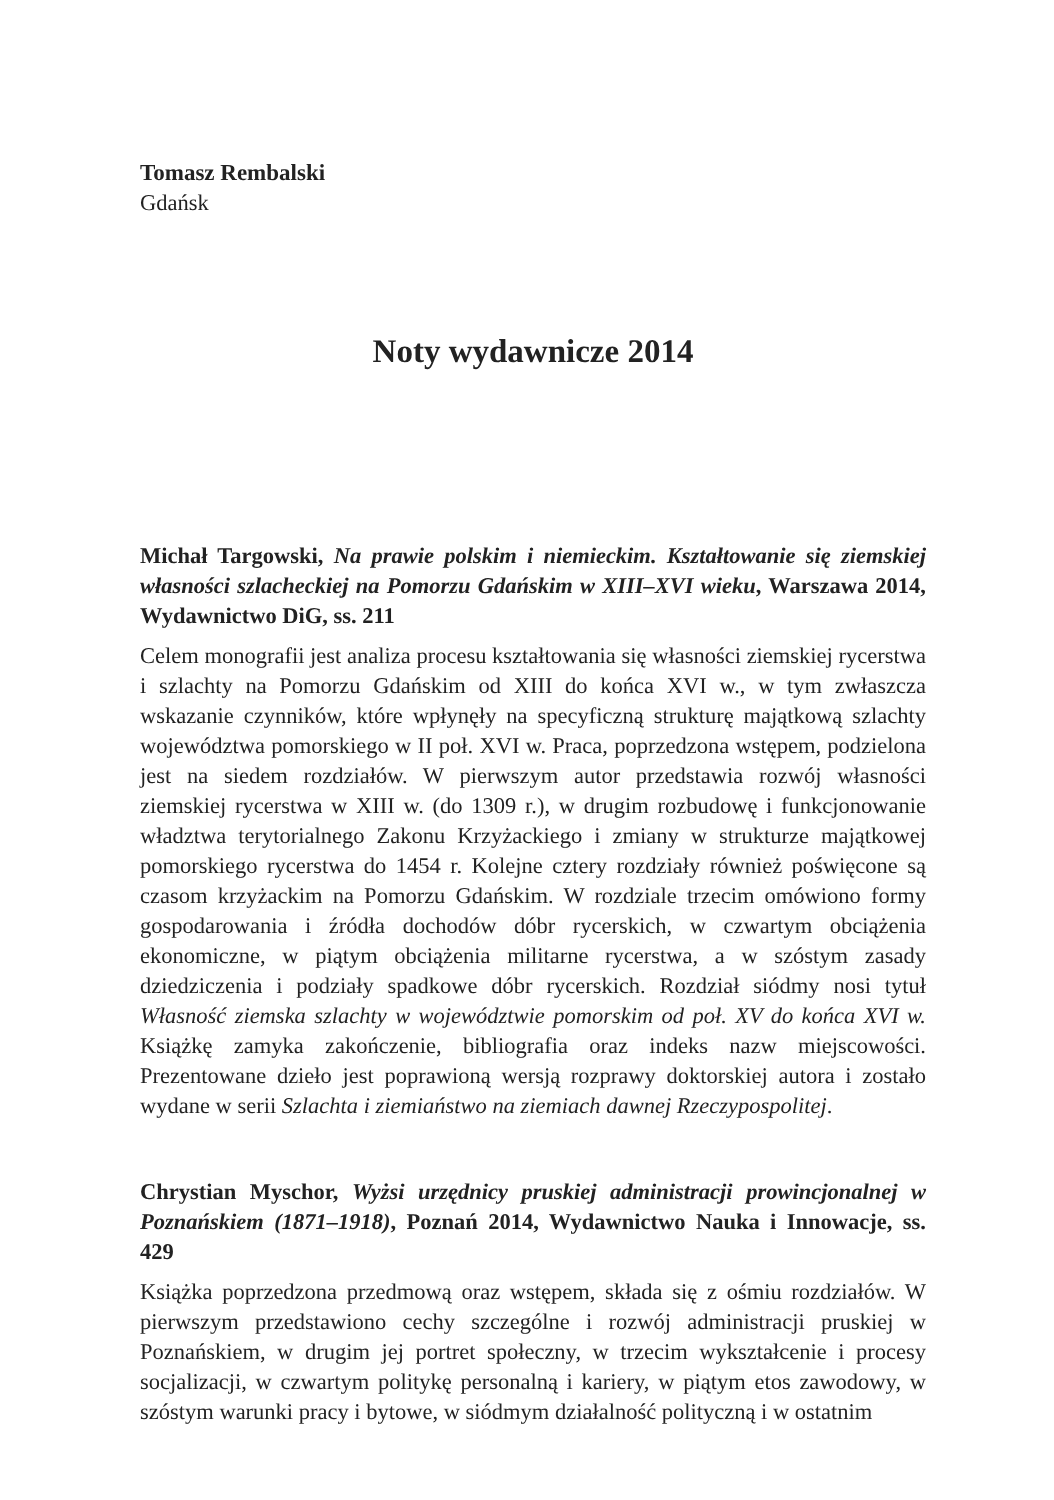Tomasz Rembalski
Gdańsk
Noty wydawnicze 2014
Michał Targowski, Na prawie polskim i niemieckim. Kształtowanie się ziemskiej własności szlacheckiej na Pomorzu Gdańskim w XIII–XVI wieku, Warszawa 2014, Wydawnictwo DiG, ss. 211
Celem monografii jest analiza procesu kształtowania się własności ziemskiej rycerstwa i szlachty na Pomorzu Gdańskim od XIII do końca XVI w., w tym zwłaszcza wskazanie czynników, które wpłynęły na specyficzną strukturę majątkową szlachty województwa pomorskiego w II poł. XVI w. Praca, poprzedzona wstępem, podzielona jest na siedem rozdziałów. W pierwszym autor przedstawia rozwój własności ziemskiej rycerstwa w XIII w. (do 1309 r.), w drugim rozbudowę i funkcjonowanie władztwa terytorialnego Zakonu Krzyżackiego i zmiany w strukturze majątkowej pomorskiego rycerstwa do 1454 r. Kolejne cztery rozdziały również poświęcone są czasom krzyżackim na Pomorzu Gdańskim. W rozdziale trzecim omówiono formy gospodarowania i źródła dochodów dóbr rycerskich, w czwartym obciążenia ekonomiczne, w piątym obciążenia militarne rycerstwa, a w szóstym zasady dziedziczenia i podziały spadkowe dóbr rycerskich. Rozdział siódmy nosi tytuł Własność ziemska szlachty w województwie pomorskim od poł. XV do końca XVI w. Książkę zamyka zakończenie, bibliografia oraz indeks nazw miejscowości. Prezentowane dzieło jest poprawioną wersją rozprawy doktorskiej autora i zostało wydane w serii Szlachta i ziemiaństwo na ziemiach dawnej Rzeczypospolitej.
Chrystian Myschor, Wyżsi urzędnicy pruskiej administracji prowincjonalnej w Poznańskiem (1871–1918), Poznań 2014, Wydawnictwo Nauka i Innowacje, ss. 429
Książka poprzedzona przedmową oraz wstępem, składa się z ośmiu rozdziałów. W pierwszym przedstawiono cechy szczególne i rozwój administracji pruskiej w Poznańskiem, w drugim jej portret społeczny, w trzecim wykształcenie i procesy socjalizacji, w czwartym politykę personalną i kariery, w piątym etos zawodowy, w szóstym warunki pracy i bytowe, w siódmym działalność polityczną i w ostatnim